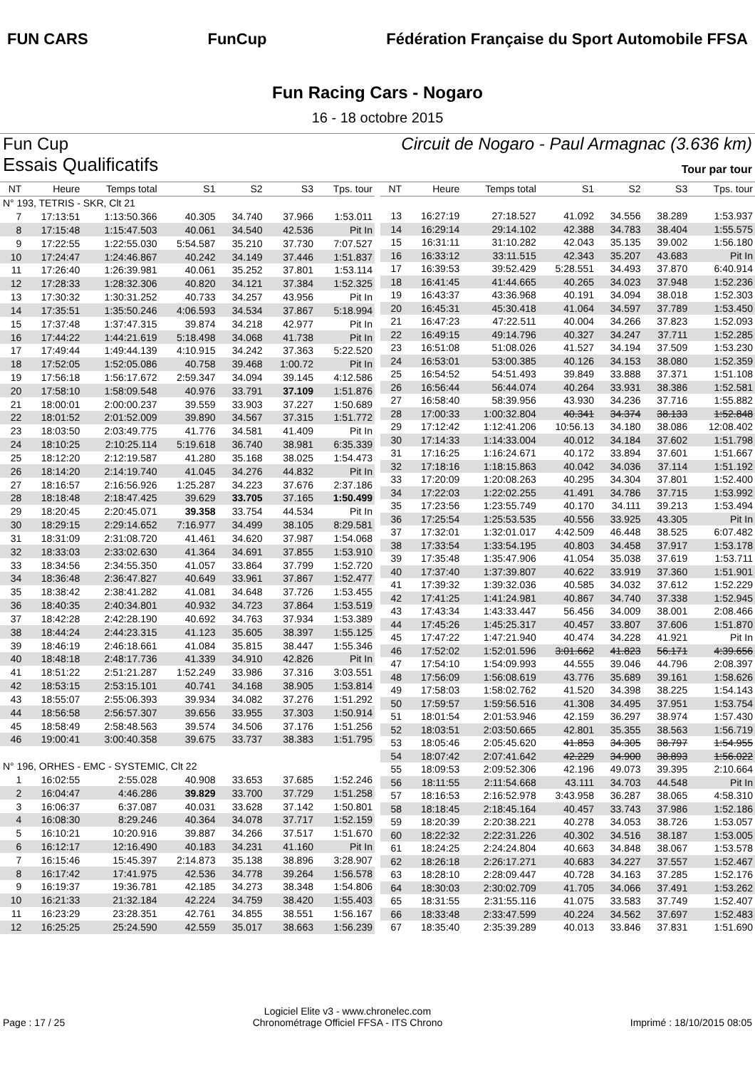FUN CARS FunCup
Fédération Française du Sport Automobile FFSA
Fun Racing Cars - Nogaro
16 - 18 octobre 2015
Fun Cup Circuit de Nogaro - Paul Armagnac (3.636 km)
Essais Qualificatifs
Tour par tour
| NT | Heure | Temps total | S1 | S2 | S3 | Tps. tour |
| --- | --- | --- | --- | --- | --- | --- |
| N° 193, TETRIS - SKR, Clt 21 | | | | | | |
| 7 | 17:13:51 | 1:13:50.366 | 40.305 | 34.740 | 37.966 | 1:53.011 |
| 8 | 17:15:48 | 1:15:47.503 | 40.061 | 34.540 | 42.536 | Pit In |
| 9 | 17:22:55 | 1:22:55.030 | 5:54.587 | 35.210 | 37.730 | 7:07.527 |
| 10 | 17:24:47 | 1:24:46.867 | 40.242 | 34.149 | 37.446 | 1:51.837 |
| 11 | 17:26:40 | 1:26:39.981 | 40.061 | 35.252 | 37.801 | 1:53.114 |
| 12 | 17:28:33 | 1:28:32.306 | 40.820 | 34.121 | 37.384 | 1:52.325 |
| 13 | 17:30:32 | 1:30:31.252 | 40.733 | 34.257 | 43.956 | Pit In |
| 14 | 17:35:51 | 1:35:50.246 | 4:06.593 | 34.534 | 37.867 | 5:18.994 |
| 15 | 17:37:48 | 1:37:47.315 | 39.874 | 34.218 | 42.977 | Pit In |
| 16 | 17:44:22 | 1:44:21.619 | 5:18.498 | 34.068 | 41.738 | Pit In |
| 17 | 17:49:44 | 1:49:44.139 | 4:10.915 | 34.242 | 37.363 | 5:22.520 |
| 18 | 17:52:05 | 1:52:05.086 | 40.758 | 39.468 | 1:00.72 | Pit In |
| 19 | 17:56:18 | 1:56:17.672 | 2:59.347 | 34.094 | 39.145 | 4:12.586 |
| 20 | 17:58:10 | 1:58:09.548 | 40.976 | 33.791 | 37.109 | 1:51.876 |
| 21 | 18:00:01 | 2:00:00.237 | 39.559 | 33.903 | 37.227 | 1:50.689 |
| 22 | 18:01:52 | 2:01:52.009 | 39.890 | 34.567 | 37.315 | 1:51.772 |
| 23 | 18:03:50 | 2:03:49.775 | 41.776 | 34.581 | 41.409 | Pit In |
| 24 | 18:10:25 | 2:10:25.114 | 5:19.618 | 36.740 | 38.981 | 6:35.339 |
| 25 | 18:12:20 | 2:12:19.587 | 41.280 | 35.168 | 38.025 | 1:54.473 |
| 26 | 18:14:20 | 2:14:19.740 | 41.045 | 34.276 | 44.832 | Pit In |
| 27 | 18:16:57 | 2:16:56.926 | 1:25.287 | 34.223 | 37.676 | 2:37.186 |
| 28 | 18:18:48 | 2:18:47.425 | 39.629 | 33.705 | 37.165 | 1:50.499 |
| 29 | 18:20:45 | 2:20:45.071 | 39.358 | 33.754 | 44.534 | Pit In |
| 30 | 18:29:15 | 2:29:14.652 | 7:16.977 | 34.499 | 38.105 | 8:29.581 |
| 31 | 18:31:09 | 2:31:08.720 | 41.461 | 34.620 | 37.987 | 1:54.068 |
| 32 | 18:33:03 | 2:33:02.630 | 41.364 | 34.691 | 37.855 | 1:53.910 |
| 33 | 18:34:56 | 2:34:55.350 | 41.057 | 33.864 | 37.799 | 1:52.720 |
| 34 | 18:36:48 | 2:36:47.827 | 40.649 | 33.961 | 37.867 | 1:52.477 |
| 35 | 18:38:42 | 2:38:41.282 | 41.081 | 34.648 | 37.726 | 1:53.455 |
| 36 | 18:40:35 | 2:40:34.801 | 40.932 | 34.723 | 37.864 | 1:53.519 |
| 37 | 18:42:28 | 2:42:28.190 | 40.692 | 34.763 | 37.934 | 1:53.389 |
| 38 | 18:44:24 | 2:44:23.315 | 41.123 | 35.605 | 38.397 | 1:55.125 |
| 39 | 18:46:19 | 2:46:18.661 | 41.084 | 35.815 | 38.447 | 1:55.346 |
| 40 | 18:48:18 | 2:48:17.736 | 41.339 | 34.910 | 42.826 | Pit In |
| 41 | 18:51:22 | 2:51:21.287 | 1:52.249 | 33.986 | 37.316 | 3:03.551 |
| 42 | 18:53:15 | 2:53:15.101 | 40.741 | 34.168 | 38.905 | 1:53.814 |
| 43 | 18:55:07 | 2:55:06.393 | 39.934 | 34.082 | 37.276 | 1:51.292 |
| 44 | 18:56:58 | 2:56:57.307 | 39.656 | 33.955 | 37.303 | 1:50.914 |
| 45 | 18:58:49 | 2:58:48.563 | 39.574 | 34.506 | 37.176 | 1:51.256 |
| 46 | 19:00:41 | 3:00:40.358 | 39.675 | 33.737 | 38.383 | 1:51.795 |
| N° 196, ORHES - EMC - SYSTEMIC, Clt 22 | | | | | | |
| 1 | 16:02:55 | 2:55.028 | 40.908 | 33.653 | 37.685 | 1:52.246 |
| 2 | 16:04:47 | 4:46.286 | 39.829 | 33.700 | 37.729 | 1:51.258 |
| 3 | 16:06:37 | 6:37.087 | 40.031 | 33.628 | 37.142 | 1:50.801 |
| 4 | 16:08:30 | 8:29.246 | 40.364 | 34.078 | 37.717 | 1:52.159 |
| 5 | 16:10:21 | 10:20.916 | 39.887 | 34.266 | 37.517 | 1:51.670 |
| 6 | 16:12:17 | 12:16.490 | 40.183 | 34.231 | 41.160 | Pit In |
| 7 | 16:15:46 | 15:45.397 | 2:14.873 | 35.138 | 38.896 | 3:28.907 |
| 8 | 16:17:42 | 17:41.975 | 42.536 | 34.778 | 39.264 | 1:56.578 |
| 9 | 16:19:37 | 19:36.781 | 42.185 | 34.273 | 38.348 | 1:54.806 |
| 10 | 16:21:33 | 21:32.184 | 42.224 | 34.759 | 38.420 | 1:55.403 |
| 11 | 16:23:29 | 23:28.351 | 42.761 | 34.855 | 38.551 | 1:56.167 |
| 12 | 16:25:25 | 25:24.590 | 42.559 | 35.017 | 38.663 | 1:56.239 |
| NT | Heure | Temps total | S1 | S2 | S3 | Tps. tour |
| --- | --- | --- | --- | --- | --- | --- |
| 13 | 16:27:19 | 27:18.527 | 41.092 | 34.556 | 38.289 | 1:53.937 |
| 14 | 16:29:14 | 29:14.102 | 42.388 | 34.783 | 38.404 | 1:55.575 |
| 15 | 16:31:11 | 31:10.282 | 42.043 | 35.135 | 39.002 | 1:56.180 |
| 16 | 16:33:12 | 33:11.515 | 42.343 | 35.207 | 43.683 | Pit In |
| 17 | 16:39:53 | 39:52.429 | 5:28.551 | 34.493 | 37.870 | 6:40.914 |
| 18 | 16:41:45 | 41:44.665 | 40.265 | 34.023 | 37.948 | 1:52.236 |
| 19 | 16:43:37 | 43:36.968 | 40.191 | 34.094 | 38.018 | 1:52.303 |
| 20 | 16:45:31 | 45:30.418 | 41.064 | 34.597 | 37.789 | 1:53.450 |
| 21 | 16:47:23 | 47:22.511 | 40.004 | 34.266 | 37.823 | 1:52.093 |
| 22 | 16:49:15 | 49:14.796 | 40.327 | 34.247 | 37.711 | 1:52.285 |
| 23 | 16:51:08 | 51:08.026 | 41.527 | 34.194 | 37.509 | 1:53.230 |
| 24 | 16:53:01 | 53:00.385 | 40.126 | 34.153 | 38.080 | 1:52.359 |
| 25 | 16:54:52 | 54:51.493 | 39.849 | 33.888 | 37.371 | 1:51.108 |
| 26 | 16:56:44 | 56:44.074 | 40.264 | 33.931 | 38.386 | 1:52.581 |
| 27 | 16:58:40 | 58:39.956 | 43.930 | 34.236 | 37.716 | 1:55.882 |
| 28 | 17:00:33 | 1:00:32.804 | 40.341 | 34.374 | 38.133 | 1:52.848 |
| 29 | 17:12:42 | 1:12:41.206 | 10:56.13 | 34.180 | 38.086 | 12:08.402 |
| 30 | 17:14:33 | 1:14:33.004 | 40.012 | 34.184 | 37.602 | 1:51.798 |
| 31 | 17:16:25 | 1:16:24.671 | 40.172 | 33.894 | 37.601 | 1:51.667 |
| 32 | 17:18:16 | 1:18:15.863 | 40.042 | 34.036 | 37.114 | 1:51.192 |
| 33 | 17:20:09 | 1:20:08.263 | 40.295 | 34.304 | 37.801 | 1:52.400 |
| 34 | 17:22:03 | 1:22:02.255 | 41.491 | 34.786 | 37.715 | 1:53.992 |
| 35 | 17:23:56 | 1:23:55.749 | 40.170 | 34.111 | 39.213 | 1:53.494 |
| 36 | 17:25:54 | 1:25:53.535 | 40.556 | 33.925 | 43.305 | Pit In |
| 37 | 17:32:01 | 1:32:01.017 | 4:42.509 | 46.448 | 38.525 | 6:07.482 |
| 38 | 17:33:54 | 1:33:54.195 | 40.803 | 34.458 | 37.917 | 1:53.178 |
| 39 | 17:35:48 | 1:35:47.906 | 41.054 | 35.038 | 37.619 | 1:53.711 |
| 40 | 17:37:40 | 1:37:39.807 | 40.622 | 33.919 | 37.360 | 1:51.901 |
| 41 | 17:39:32 | 1:39:32.036 | 40.585 | 34.032 | 37.612 | 1:52.229 |
| 42 | 17:41:25 | 1:41:24.981 | 40.867 | 34.740 | 37.338 | 1:52.945 |
| 43 | 17:43:34 | 1:43:33.447 | 56.456 | 34.009 | 38.001 | 2:08.466 |
| 44 | 17:45:26 | 1:45:25.317 | 40.457 | 33.807 | 37.606 | 1:51.870 |
| 45 | 17:47:22 | 1:47:21.940 | 40.474 | 34.228 | 41.921 | Pit In |
| 46 | 17:52:02 | 1:52:01.596 | 3:01.662 | 41.823 | 56.171 | 4:39.656 |
| 47 | 17:54:10 | 1:54:09.993 | 44.555 | 39.046 | 44.796 | 2:08.397 |
| 48 | 17:56:09 | 1:56:08.619 | 43.776 | 35.689 | 39.161 | 1:58.626 |
| 49 | 17:58:03 | 1:58:02.762 | 41.520 | 34.398 | 38.225 | 1:54.143 |
| 50 | 17:59:57 | 1:59:56.516 | 41.308 | 34.495 | 37.951 | 1:53.754 |
| 51 | 18:01:54 | 2:01:53.946 | 42.159 | 36.297 | 38.974 | 1:57.430 |
| 52 | 18:03:51 | 2:03:50.665 | 42.801 | 35.355 | 38.563 | 1:56.719 |
| 53 | 18:05:46 | 2:05:45.620 | 41.853 | 34.305 | 38.797 | 1:54.955 |
| 54 | 18:07:42 | 2:07:41.642 | 42.229 | 34.900 | 38.893 | 1:56.022 |
| 55 | 18:09:53 | 2:09:52.306 | 42.196 | 49.073 | 39.395 | 2:10.664 |
| 56 | 18:11:55 | 2:11:54.668 | 43.111 | 34.703 | 44.548 | Pit In |
| 57 | 18:16:53 | 2:16:52.978 | 3:43.958 | 36.287 | 38.065 | 4:58.310 |
| 58 | 18:18:45 | 2:18:45.164 | 40.457 | 33.743 | 37.986 | 1:52.186 |
| 59 | 18:20:39 | 2:20:38.221 | 40.278 | 34.053 | 38.726 | 1:53.057 |
| 60 | 18:22:32 | 2:22:31.226 | 40.302 | 34.516 | 38.187 | 1:53.005 |
| 61 | 18:24:25 | 2:24:24.804 | 40.663 | 34.848 | 38.067 | 1:53.578 |
| 62 | 18:26:18 | 2:26:17.271 | 40.683 | 34.227 | 37.557 | 1:52.467 |
| 63 | 18:28:10 | 2:28:09.447 | 40.728 | 34.163 | 37.285 | 1:52.176 |
| 64 | 18:30:03 | 2:30:02.709 | 41.705 | 34.066 | 37.491 | 1:53.262 |
| 65 | 18:31:55 | 2:31:55.116 | 41.075 | 33.583 | 37.749 | 1:52.407 |
| 66 | 18:33:48 | 2:33:47.599 | 40.224 | 34.562 | 37.697 | 1:52.483 |
| 67 | 18:35:40 | 2:35:39.289 | 40.013 | 33.846 | 37.831 | 1:51.690 |
Page : 17 / 25
Logiciel Elite v3 - www.chronelec.com
Chronométrage Officiel FFSA - ITS Chrono
Imprimé : 18/10/2015 08:05